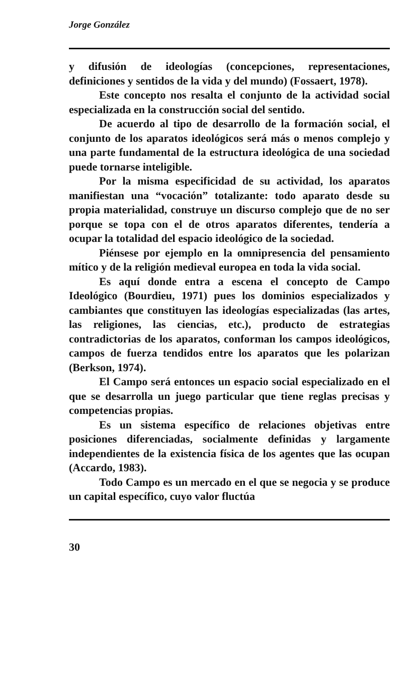Jorge González
y difusión de ideologías (concepciones, representaciones, definiciones y sentidos de la vida y del mundo) (Fossaert, 1978).
Este concepto nos resalta el conjunto de la actividad social especializada en la construcción social del sentido.
De acuerdo al tipo de desarrollo de la formación social, el conjunto de los aparatos ideológicos será más o menos complejo y una parte fundamental de la estructura ideológica de una sociedad puede tornarse inteligible.
Por la misma especificidad de su actividad, los aparatos manifiestan una “vocación” totalizante: todo aparato desde su propia materialidad, construye un discurso complejo que de no ser porque se topa con el de otros aparatos diferentes, tendería a ocupar la totalidad del espacio ideológico de la sociedad.
Piénsese por ejemplo en la omnipresencia del pensamiento mítico y de la religión medieval europea en toda la vida social.
Es aquí donde entra a escena el concepto de Campo Ideológico (Bourdieu, 1971) pues los dominios especializados y cambiantes que constituyen las ideologías especializadas (las artes, las religiones, las ciencias, etc.), producto de estrategias contradictorias de los aparatos, conforman los campos ideológicos, campos de fuerza tendidos entre los aparatos que les polarizan (Berkson, 1974).
El Campo será entonces un espacio social especializado en el que se desarrolla un juego particular que tiene reglas precisas y competencias propias.
Es un sistema específico de relaciones objetivas entre posiciones diferenciadas, socialmente definidas y largamente independientes de la existencia física de los agentes que las ocupan (Accardo, 1983).
Todo Campo es un mercado en el que se negocia y se produce un capital específico, cuyo valor fluctúa
30